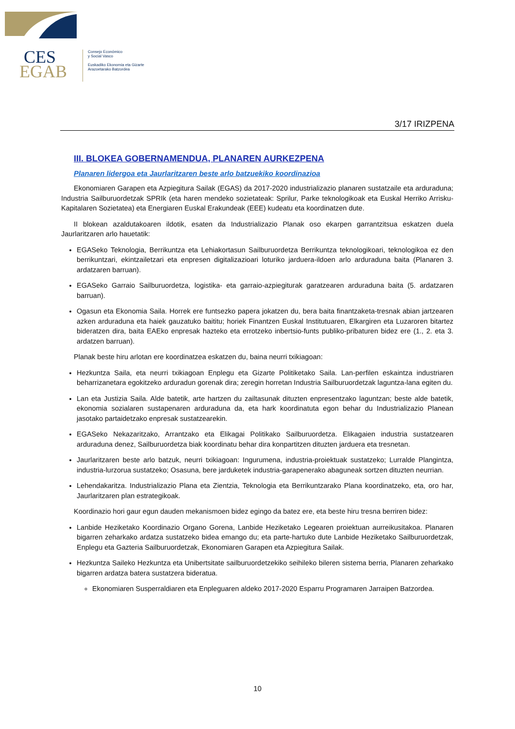CES
EGAB
Consejo Económico
y Social Vasco
Euskadiko Ekonomia eta Gizarte
Arazoetarako Batzordea
3/17 IRIZPENA
III. BLOKEA GOBERNAMENDUA, PLANAREN AURKEZPENA
Planaren lidergoa eta Jaurlaritzaren beste arlo batzuekiko koordinazioa
Ekonomiaren Garapen eta Azpiegitura Sailak (EGAS) da 2017-2020 industrializazio planaren sustatzaile eta arduraduna; Industria Sailburuordetzak SPRIk (eta haren mendeko sozietateak: Sprilur, Parke teknologikoak eta Euskal Herriko Arrisku-Kapitalaren Sozietatea) eta Energiaren Euskal Erakundeak (EEE) kudeatu eta koordinatzen dute.
II blokean azaldutakoaren ildotik, esaten da Industrializazio Planak oso ekarpen garrantzitsua eskatzen duela Jaurlaritzaren arlo hauetatik:
EGASeko Teknologia, Berrikuntza eta Lehiakortasun Sailburuordetza Berrikuntza teknologikoari, teknologikoa ez den berrikuntzari, ekintzailetzari eta enpresen digitalizazioari loturiko jarduera-ildoen arlo arduraduna baita (Planaren 3. ardatzaren barruan).
EGASeko Garraio Sailburuordetza, logistika- eta garraio-azpiegiturak garatzearen arduraduna baita (5. ardatzaren barruan).
Ogasun eta Ekonomia Saila. Horrek ere funtsezko papera jokatzen du, bera baita finantzaketa-tresnak abian jartzearen azken arduraduna eta haiek gauzatuko baititu; horiek Finantzen Euskal Institutuaren, Elkargiren eta Luzaroren bitartez bideratzen dira, baita EAEko enpresak hazteko eta errotzeko inbertsio-funts publiko-pribaturen bidez ere (1., 2. eta 3. ardatzen barruan).
Planak beste hiru arlotan ere koordinatzea eskatzen du, baina neurri txikiagoan:
Hezkuntza Saila, eta neurri txikiagoan Enplegu eta Gizarte Politiketako Saila. Lan-perfilen eskaintza industriaren beharrizanetara egokitzeko arduradun gorenak dira; zeregin horretan Industria Sailburuordetzak laguntza-lana egiten du.
Lan eta Justizia Saila. Alde batetik, arte hartzen du zailtasunak dituzten enpresentzako laguntzan; beste alde batetik, ekonomia sozialaren sustapenaren arduraduna da, eta hark koordinatuta egon behar du Industrializazio Planean jasotako partaidetzako enpresak sustatzearekin.
EGASeko Nekazaritzako, Arrantzako eta Elikagai Politikako Sailburuordetza. Elikagaien industria sustatzearen arduraduna denez, Sailburuordetza biak koordinatu behar dira konpartitzen dituzten jarduera eta tresnetan.
Jaurlaritzaren beste arlo batzuk, neurri txikiagoan: Ingurumena, industria-proiektuak sustatzeko; Lurralde Plangintza, industria-lurzorua sustatzeko; Osasuna, bere jarduketek industria-garapenerako abaguneak sortzen dituzten neurrian.
Lehendakaritza. Industrializazio Plana eta Zientzia, Teknologia eta Berrikuntzarako Plana koordinatzeko, eta, oro har, Jaurlaritzaren plan estrategikoak.
Koordinazio hori gaur egun dauden mekanismoen bidez egingo da batez ere, eta beste hiru tresna berriren bidez:
Lanbide Heziketako Koordinazio Organo Gorena, Lanbide Heziketako Legearen proiektuan aurreikusitakoa. Planaren bigarren zeharkako ardatza sustatzeko bidea emango du; eta parte-hartuko dute Lanbide Heziketako Sailburuordetzak, Enplegu eta Gazteria Sailburuordetzak, Ekonomiaren Garapen eta Azpiegitura Sailak.
Hezkuntza Saileko Hezkuntza eta Unibertsitate sailburuordetzekiko seihileko bileren sistema berria, Planaren zeharkako bigarren ardatza batera sustatzera bideratua.
Ekonomiaren Susperraldiaren eta Enpleguaren aldeko 2017-2020 Esparru Programaren Jarraipen Batzordea.
10